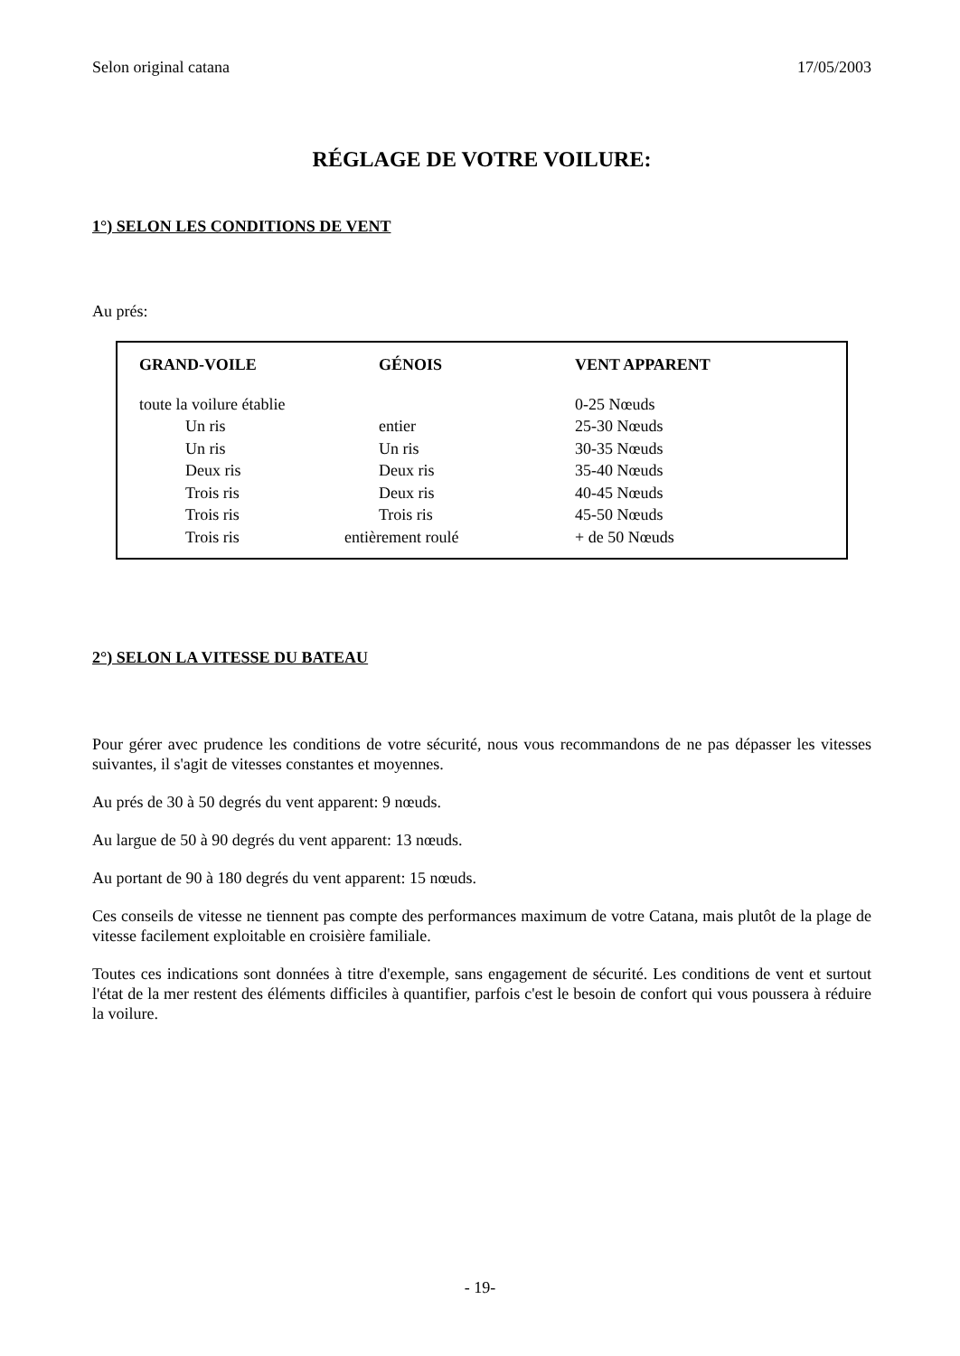Selon original catana 17/05/2003
RÉGLAGE DE VOTRE VOILURE:
1°) SELON LES CONDITIONS DE VENT
Au prés:
| GRAND-VOILE | GÉNOIS | VENT APPARENT |
| --- | --- | --- |
| toute la voilure établie | | 0-25 Nœuds |
| Un ris | entier | 25-30 Nœuds |
| Un ris | Un ris | 30-35 Nœuds |
| Deux ris | Deux ris | 35-40 Nœuds |
| Trois ris | Deux ris | 40-45 Nœuds |
| Trois ris | Trois ris | 45-50 Nœuds |
| Trois ris | entièrement roulé | + de 50 Nœuds |
2°) SELON LA VITESSE DU BATEAU
Pour gérer avec prudence les conditions de votre sécurité, nous vous recommandons de ne pas dépasser les vitesses suivantes, il s'agit de vitesses constantes et moyennes.
Au prés de 30 à 50 degrés du vent apparent: 9 nœuds.
Au largue de 50 à 90 degrés du vent apparent: 13 nœuds.
Au portant de 90 à 180 degrés du vent apparent: 15 nœuds.
Ces conseils de vitesse ne tiennent pas compte des performances maximum de votre Catana, mais plutôt de la plage de vitesse facilement exploitable en croisière familiale.
Toutes ces indications sont données à titre d'exemple, sans engagement de sécurité. Les conditions de vent et surtout l'état de la mer restent des éléments difficiles à quantifier, parfois c'est le besoin de confort qui vous poussera à réduire la voilure.
- 19-